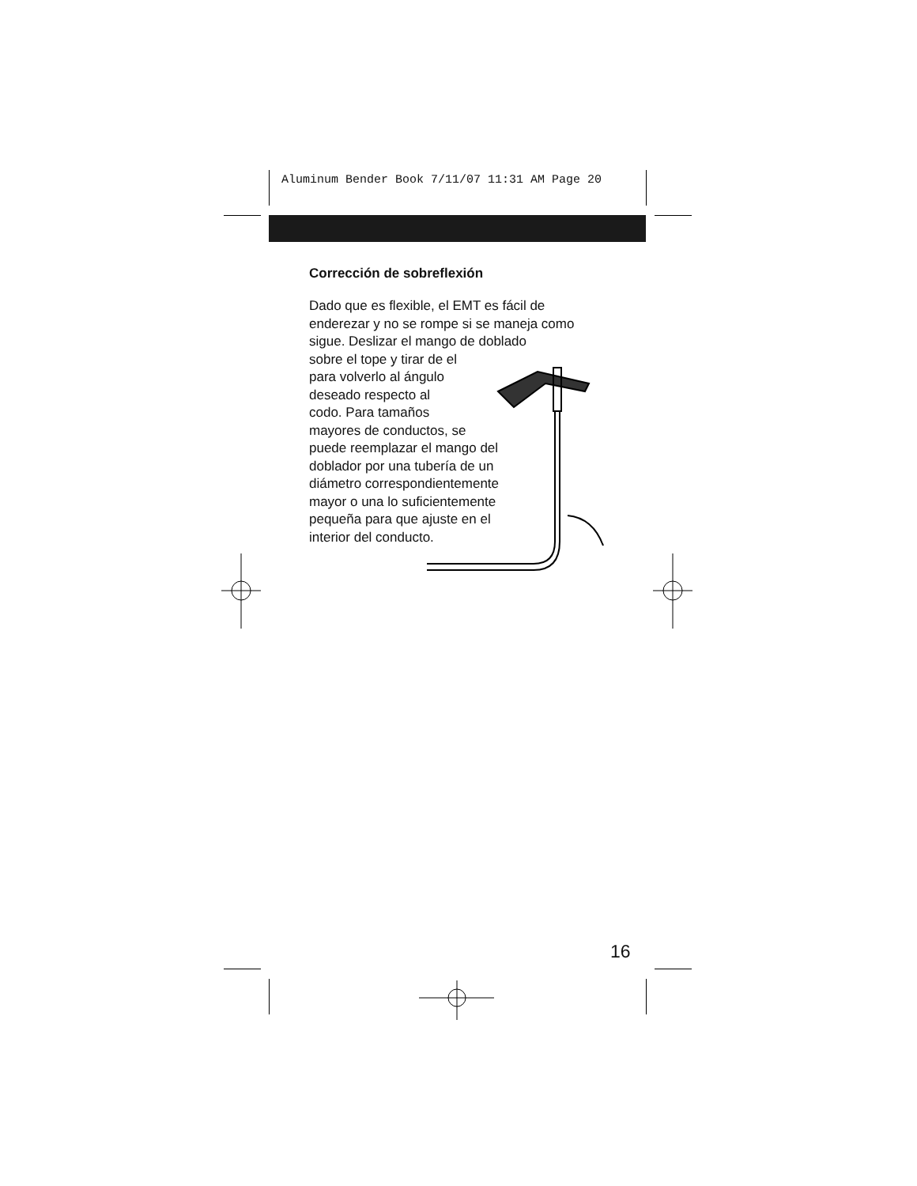Aluminum Bender Book 7/11/07 11:31 AM Page 20
Corrección de sobreflexión
Dado que es flexible, el EMT es fácil de enderezar y no se rompe si se maneja como sigue. Deslizar el mango de doblado
sobre el tope y tirar de el
para volverlo al ángulo
deseado respecto al
codo. Para tamaños
mayores de conductos, se
puede reemplazar el mango del
doblador por una tubería de un
diámetro correspondientemente
mayor o una lo suficientemente
pequeña para que ajuste en el
interior del conducto.
16